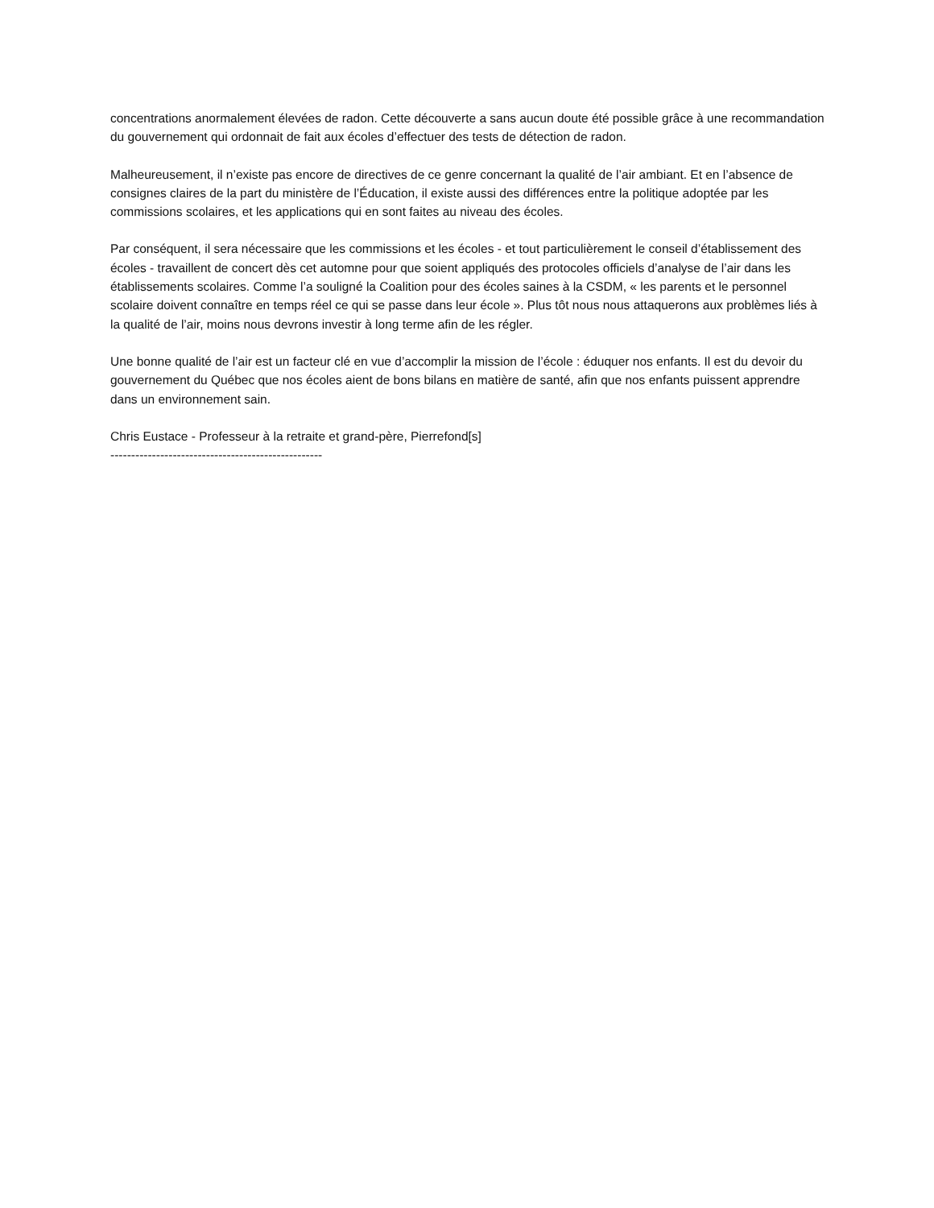concentrations anormalement élevées de radon. Cette découverte a sans aucun doute été possible grâce à une recommandation du gouvernement qui ordonnait de fait aux écoles d’effectuer des tests de détection de radon.
Malheureusement, il n’existe pas encore de directives de ce genre concernant la qualité de l’air ambiant. Et en l’absence de consignes claires de la part du ministère de l’Éducation, il existe aussi des différences entre la politique adoptée par les commissions scolaires, et les applications qui en sont faites au niveau des écoles.
Par conséquent, il sera nécessaire que les commissions et les écoles - et tout particulièrement le conseil d’établissement des écoles - travaillent de concert dès cet automne pour que soient appliqués des protocoles officiels d’analyse de l’air dans les établissements scolaires. Comme l’a souligné la Coalition pour des écoles saines à la CSDM, « les parents et le personnel scolaire doivent connaître en temps réel ce qui se passe dans leur école ». Plus tôt nous nous attaquerons aux problèmes liés à la qualité de l’air, moins nous devrons investir à long terme afin de les régler.
Une bonne qualité de l’air est un facteur clé en vue d’accomplir la mission de l’école : éduquer nos enfants. Il est du devoir du gouvernement du Québec que nos écoles aient de bons bilans en matière de santé, afin que nos enfants puissent apprendre dans un environnement sain.
Chris Eustace - Professeur à la retraite et grand-père, Pierrefond[s]
---------------------------------------------------